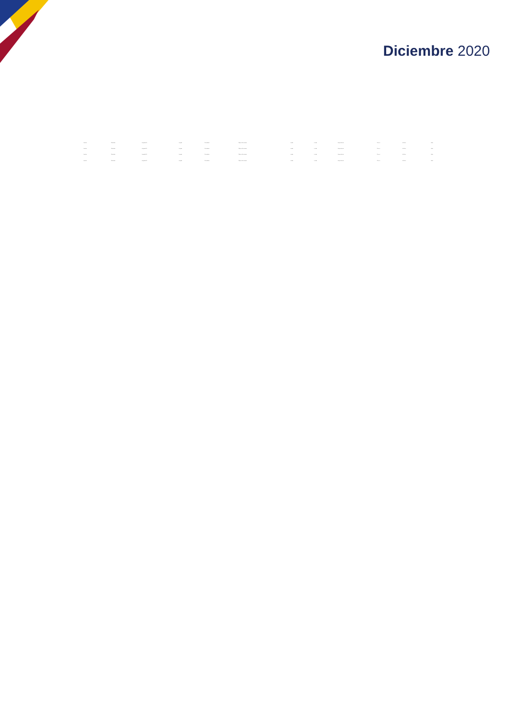Diciembre 2020
| Nombre | Colombia | Bogotá D.C. | Bogotá | Contratista | Objeto del contrato | Fecha | Fecha | Dependencia | Correo | Teléfono | Valor |
| Nombre | Colombia | Bogotá D.C. | Bogotá | Contratista | Objeto del contrato | Fecha | Fecha | Dependencia | Correo | Teléfono | Valor |
| Nombre | Colombia | Bogotá D.C. | Bogotá | Contratista | Objeto del contrato | Fecha | Fecha | Dependencia | Correo | Teléfono | Valor |
| Nombre | Colombia | Bogotá D.C. | Bogotá | Contratista | Objeto del contrato | Fecha | Fecha | Dependencia | Correo | Teléfono | Valor |